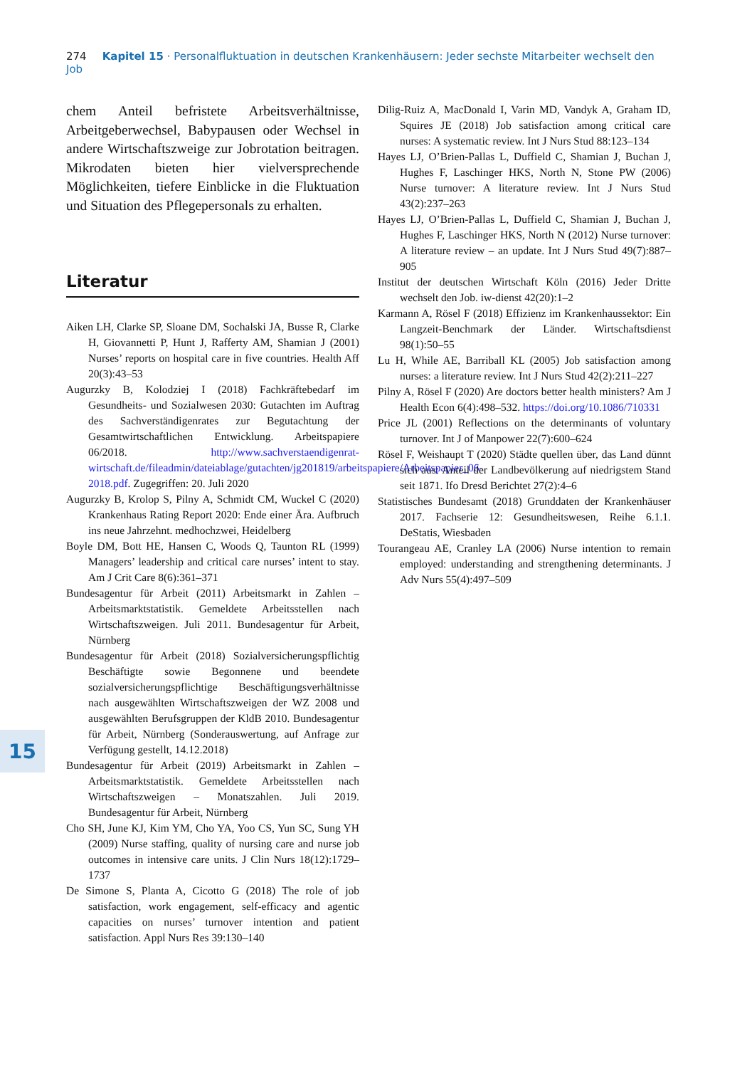274 Kapitel 15 · Personalfluktuation in deutschen Krankenhäusern: Jeder sechste Mitarbeiter wechselt den Job
chem Anteil befristete Arbeitsverhältnisse, Arbeitgeberwechsel, Babypausen oder Wechsel in andere Wirtschaftszweige zur Jobrotation beitragen. Mikrodaten bieten hier vielversprechende Möglichkeiten, tiefere Einblicke in die Fluktuation und Situation des Pflegepersonals zu erhalten.
Literatur
Aiken LH, Clarke SP, Sloane DM, Sochalski JA, Busse R, Clarke H, Giovannetti P, Hunt J, Rafferty AM, Shamian J (2001) Nurses’ reports on hospital care in five countries. Health Aff 20(3):43–53
Augurzky B, Kolodziej I (2018) Fachkräftebedarf im Gesundheits- und Sozialwesen 2030: Gutachten im Auftrag des Sachverständigenrates zur Begutachtung der Gesamtwirtschaftlichen Entwicklung. Arbeitspapiere 06/2018. http://www.sachverstaendigenrat-wirtschaft.de/fileadmin/dateiablage/gutachten/jg201819/arbeitspapiere/Arbeitspapier_06-2018.pdf. Zugegriffen: 20. Juli 2020
Augurzky B, Krolop S, Pilny A, Schmidt CM, Wuckel C (2020) Krankenhaus Rating Report 2020: Ende einer Ära. Aufbruch ins neue Jahrzehnt. medhochzwei, Heidelberg
Boyle DM, Bott HE, Hansen C, Woods Q, Taunton RL (1999) Managers’ leadership and critical care nurses’ intent to stay. Am J Crit Care 8(6):361–371
Bundesagentur für Arbeit (2011) Arbeitsmarkt in Zahlen – Arbeitsmarktstatistik. Gemeldete Arbeitsstellen nach Wirtschaftszweigen. Juli 2011. Bundesagentur für Arbeit, Nürnberg
Bundesagentur für Arbeit (2018) Sozialversicherungspflichtig Beschäftigte sowie Begonnene und beendete sozialversicherungspflichtige Beschäftigungsverhältnisse nach ausgewählten Wirtschaftszweigen der WZ 2008 und ausgewählten Berufsgruppen der KldB 2010. Bundesagentur für Arbeit, Nürnberg (Sonderauswertung, auf Anfrage zur Verfügung gestellt, 14.12.2018)
Bundesagentur für Arbeit (2019) Arbeitsmarkt in Zahlen – Arbeitsmarktstatistik. Gemeldete Arbeitsstellen nach Wirtschaftszweigen – Monatszahlen. Juli 2019. Bundesagentur für Arbeit, Nürnberg
Cho SH, June KJ, Kim YM, Cho YA, Yoo CS, Yun SC, Sung YH (2009) Nurse staffing, quality of nursing care and nurse job outcomes in intensive care units. J Clin Nurs 18(12):1729–1737
De Simone S, Planta A, Cicotto G (2018) The role of job satisfaction, work engagement, self-efficacy and agentic capacities on nurses’ turnover intention and patient satisfaction. Appl Nurs Res 39:130–140
Dilig-Ruiz A, MacDonald I, Varin MD, Vandyk A, Graham ID, Squires JE (2018) Job satisfaction among critical care nurses: A systematic review. Int J Nurs Stud 88:123–134
Hayes LJ, O’Brien-Pallas L, Duffield C, Shamian J, Buchan J, Hughes F, Laschinger HKS, North N, Stone PW (2006) Nurse turnover: A literature review. Int J Nurs Stud 43(2):237–263
Hayes LJ, O’Brien-Pallas L, Duffield C, Shamian J, Buchan J, Hughes F, Laschinger HKS, North N (2012) Nurse turnover: A literature review – an update. Int J Nurs Stud 49(7):887–905
Institut der deutschen Wirtschaft Köln (2016) Jeder Dritte wechselt den Job. iw-dienst 42(20):1–2
Karmann A, Rösel F (2018) Effizienz im Krankenhaussektor: Ein Langzeit-Benchmark der Länder. Wirtschaftsdienst 98(1):50–55
Lu H, While AE, Barriball KL (2005) Job satisfaction among nurses: a literature review. Int J Nurs Stud 42(2):211–227
Pilny A, Rösel F (2020) Are doctors better health ministers? Am J Health Econ 6(4):498–532. https://doi.org/10.1086/710331
Price JL (2001) Reflections on the determinants of voluntary turnover. Int J of Manpower 22(7):600–624
Rösel F, Weishaupt T (2020) Städte quellen über, das Land dünnt sich aus: Anteil der Landbevölkerung auf niedrigstem Stand seit 1871. Ifo Dresd Berichtet 27(2):4–6
Statistisches Bundesamt (2018) Grunddaten der Krankenhäuser 2017. Fachserie 12: Gesundheitswesen, Reihe 6.1.1. DeStatis, Wiesbaden
Tourangeau AE, Cranley LA (2006) Nurse intention to remain employed: understanding and strengthening determinants. J Adv Nurs 55(4):497–509
15